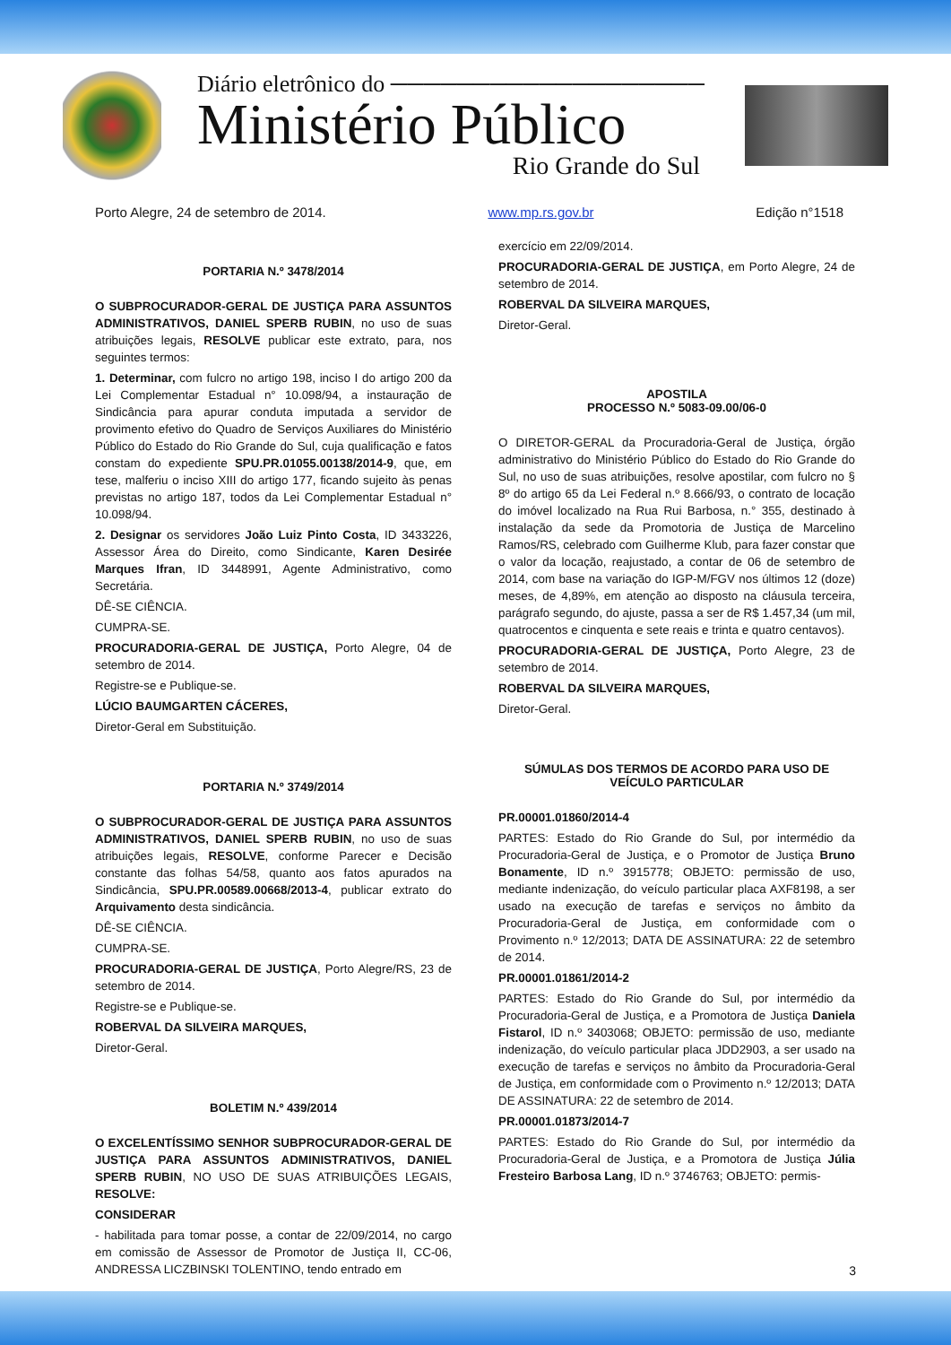Diário eletrônico do ───────────────────
Ministério Público
Rio Grande do Sul
Porto Alegre, 24 de setembro de 2014. www.mp.rs.gov.br Edição n°1518
PORTARIA N.º 3478/2014
O SUBPROCURADOR-GERAL DE JUSTIÇA PARA ASSUNTOS ADMINISTRATIVOS, DANIEL SPERB RUBIN, no uso de suas atribuições legais, RESOLVE publicar este extrato, para, nos seguintes termos:
1. Determinar, com fulcro no artigo 198, inciso I do artigo 200 da Lei Complementar Estadual n° 10.098/94, a instauração de Sindicância para apurar conduta imputada a servidor de provimento efetivo do Quadro de Serviços Auxiliares do Ministério Público do Estado do Rio Grande do Sul, cuja qualificação e fatos constam do expediente SPU.PR.01055.00138/2014-9, que, em tese, malferiu o inciso XIII do artigo 177, ficando sujeito às penas previstas no artigo 187, todos da Lei Complementar Estadual n° 10.098/94.
2. Designar os servidores João Luiz Pinto Costa, ID 3433226, Assessor Área do Direito, como Sindicante, Karen Desirée Marques Ifran, ID 3448991, Agente Administrativo, como Secretária.
DÊ-SE CIÊNCIA.
CUMPRA-SE.
PROCURADORIA-GERAL DE JUSTIÇA, Porto Alegre, 04 de setembro de 2014.
Registre-se e Publique-se.
LÚCIO BAUMGARTEN CÁCERES,
Diretor-Geral em Substituição.
PORTARIA N.º 3749/2014
O SUBPROCURADOR-GERAL DE JUSTIÇA PARA ASSUNTOS ADMINISTRATIVOS, DANIEL SPERB RUBIN, no uso de suas atribuições legais, RESOLVE, conforme Parecer e Decisão constante das folhas 54/58, quanto aos fatos apurados na Sindicância, SPU.PR.00589.00668/2013-4, publicar extrato do Arquivamento desta sindicância.
DÊ-SE CIÊNCIA.
CUMPRA-SE.
PROCURADORIA-GERAL DE JUSTIÇA, Porto Alegre/RS, 23 de setembro de 2014.
Registre-se e Publique-se.
ROBERVAL DA SILVEIRA MARQUES,
Diretor-Geral.
BOLETIM N.º 439/2014
O EXCELENTÍSSIMO SENHOR SUBPROCURADOR-GERAL DE JUSTIÇA PARA ASSUNTOS ADMINISTRATIVOS, DANIEL SPERB RUBIN, NO USO DE SUAS ATRIBUIÇÕES LEGAIS, RESOLVE:
CONSIDERAR
- habilitada para tomar posse, a contar de 22/09/2014, no cargo em comissão de Assessor de Promotor de Justiça II, CC-06, ANDRESSA LICZBINSKI TOLENTINO, tendo entrado em
exercício em 22/09/2014.
PROCURADORIA-GERAL DE JUSTIÇA, em Porto Alegre, 24 de setembro de 2014.
ROBERVAL DA SILVEIRA MARQUES,
Diretor-Geral.
APOSTILA
PROCESSO N.º 5083-09.00/06-0
O DIRETOR-GERAL da Procuradoria-Geral de Justiça, órgão administrativo do Ministério Público do Estado do Rio Grande do Sul, no uso de suas atribuições, resolve apostilar, com fulcro no § 8º do artigo 65 da Lei Federal n.º 8.666/93, o contrato de locação do imóvel localizado na Rua Rui Barbosa, n.° 355, destinado à instalação da sede da Promotoria de Justiça de Marcelino Ramos/RS, celebrado com Guilherme Klub, para fazer constar que o valor da locação, reajustado, a contar de 06 de setembro de 2014, com base na variação do IGP-M/FGV nos últimos 12 (doze) meses, de 4,89%, em atenção ao disposto na cláusula terceira, parágrafo segundo, do ajuste, passa a ser de R$ 1.457,34 (um mil, quatrocentos e cinquenta e sete reais e trinta e quatro centavos).
PROCURADORIA-GERAL DE JUSTIÇA, Porto Alegre, 23 de setembro de 2014.
ROBERVAL DA SILVEIRA MARQUES,
Diretor-Geral.
SÚMULAS DOS TERMOS DE ACORDO PARA USO DE VEÍCULO PARTICULAR
PR.00001.01860/2014-4
PARTES: Estado do Rio Grande do Sul, por intermédio da Procuradoria-Geral de Justiça, e o Promotor de Justiça Bruno Bonamente, ID n.º 3915778; OBJETO: permissão de uso, mediante indenização, do veículo particular placa AXF8198, a ser usado na execução de tarefas e serviços no âmbito da Procuradoria-Geral de Justiça, em conformidade com o Provimento n.º 12/2013; DATA DE ASSINATURA: 22 de setembro de 2014.
PR.00001.01861/2014-2
PARTES: Estado do Rio Grande do Sul, por intermédio da Procuradoria-Geral de Justiça, e a Promotora de Justiça Daniela Fistarol, ID n.º 3403068; OBJETO: permissão de uso, mediante indenização, do veículo particular placa JDD2903, a ser usado na execução de tarefas e serviços no âmbito da Procuradoria-Geral de Justiça, em conformidade com o Provimento n.º 12/2013; DATA DE ASSINATURA: 22 de setembro de 2014.
PR.00001.01873/2014-7
PARTES: Estado do Rio Grande do Sul, por intermédio da Procuradoria-Geral de Justiça, e a Promotora de Justiça Júlia Fresteiro Barbosa Lang, ID n.º 3746763; OBJETO: permis-
3